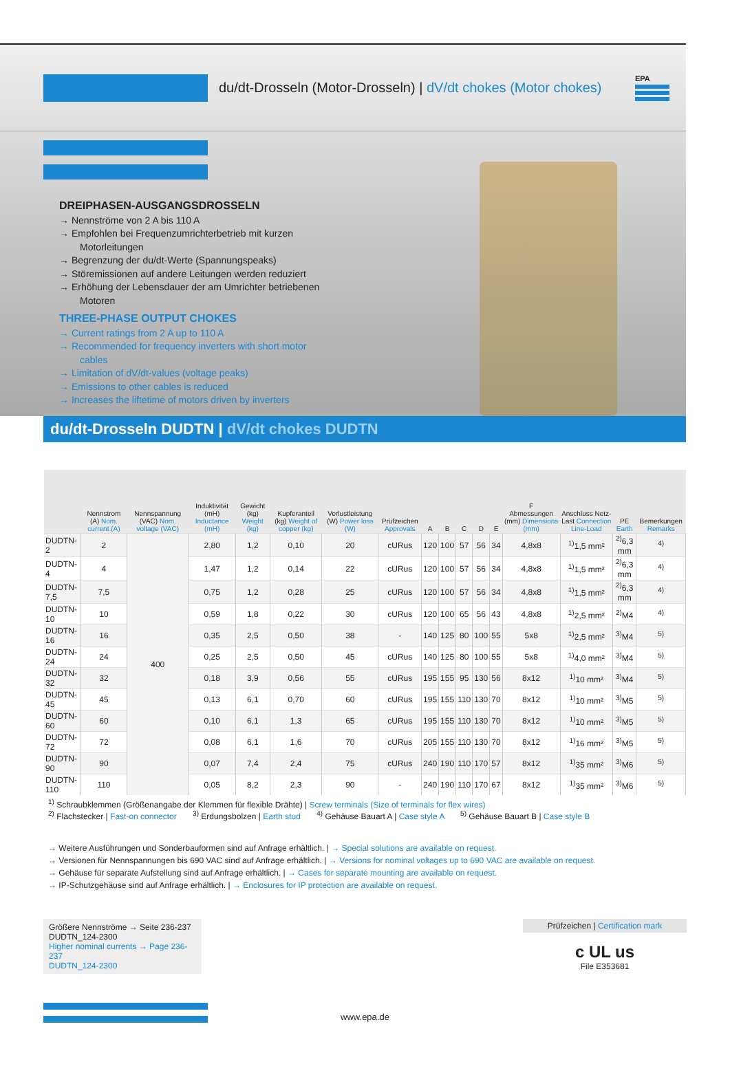du/dt-Drosseln (Motor-Drosseln) | dV/dt chokes (Motor chokes)
EPA
DREIPHASEN-AUSGANGSDROSSELN
→ Nennströme von 2 A bis 110 A
→ Empfohlen bei Frequenzumrichterbetrieb mit kurzen Motorleitungen
→ Begrenzung der du/dt-Werte (Spannungspeaks)
→ Störemissionen auf andere Leitungen werden reduziert
→ Erhöhung der Lebensdauer der am Umrichter betriebenen Motoren
THREE-PHASE OUTPUT CHOKES
→ Current ratings from 2 A up to 110 A
→ Recommended for frequency inverters with short motor cables
→ Limitation of dV/dt-values (voltage peaks)
→ Emissions to other cables is reduced
→ Increases the liftetime of motors driven by inverters
du/dt-Drosseln DUDTN | dV/dt chokes DUDTN
| | Nennstrom (A) Nom. current (A) | Nennspannung (VAC) Nom. voltage (VAC) | Induktivität (mH) Inductance (mH) | Gewicht (kg) Weight (kg) | Kupferanteil (kg) Weight of copper (kg) | Verlustleistung (W) Power loss (W) | Prüfzeichen Approvals | A | B | C | D | E | F Abmessungen (mm) Dimensions (mm) | Anschluss Netz-Last Connection Line-Load | PE Earth | Bemerkungen Remarks |
| --- | --- | --- | --- | --- | --- | --- | --- | --- | --- | --- | --- | --- | --- | --- | --- | --- |
| DUDTN-2 | 2 | 400 | 2,80 | 1,2 | 0,10 | 20 | cURus | 120 | 100 | 57 | 56 | 34 | 4,8x8 | <sup>1)</sup> 1,5 mm² | <sup>2)</sup> 6,3 mm | <sup>4)</sup> |
| DUDTN-4 | 4 | | 1,47 | 1,2 | 0,14 | 22 | cURus | 120 | 100 | 57 | 56 | 34 | 4,8x8 | <sup>1)</sup> 1,5 mm² | <sup>2)</sup> 6,3 mm | <sup>4)</sup> |
| DUDTN-7,5 | 7,5 | | 0,75 | 1,2 | 0,28 | 25 | cURus | 120 | 100 | 57 | 56 | 34 | 4,8x8 | <sup>1)</sup> 1,5 mm² | <sup>2)</sup> 6,3 mm | <sup>4)</sup> |
| DUDTN-10 | 10 | | 0,59 | 1,8 | 0,22 | 30 | cURus | 120 | 100 | 65 | 56 | 43 | 4,8x8 | <sup>1)</sup> 2,5 mm² | <sup>2)</sup> M4 | <sup>4)</sup> |
| DUDTN-16 | 16 | | 0,35 | 2,5 | 0,50 | 38 | - | 140 | 125 | 80 | 100 | 55 | 5x8 | <sup>1)</sup> 2,5 mm² | <sup>3)</sup> M4 | <sup>5)</sup> |
| DUDTN-24 | 24 | | 0,25 | 2,5 | 0,50 | 45 | cURus | 140 | 125 | 80 | 100 | 55 | 5x8 | <sup>1)</sup> 4,0 mm² | <sup>3)</sup> M4 | <sup>5)</sup> |
| DUDTN-32 | 32 | | 0,18 | 3,9 | 0,56 | 55 | cURus | 195 | 155 | 95 | 130 | 56 | 8x12 | <sup>1)</sup> 10 mm² | <sup>3)</sup> M4 | <sup>5)</sup> |
| DUDTN-45 | 45 | | 0,13 | 6,1 | 0,70 | 60 | cURus | 195 | 155 | 110 | 130 | 70 | 8x12 | <sup>1)</sup> 10 mm² | <sup>3)</sup> M5 | <sup>5)</sup> |
| DUDTN-60 | 60 | | 0,10 | 6,1 | 1,3 | 65 | cURus | 195 | 155 | 110 | 130 | 70 | 8x12 | <sup>1)</sup> 10 mm² | <sup>3)</sup> M5 | <sup>5)</sup> |
| DUDTN-72 | 72 | | 0,08 | 6,1 | 1,6 | 70 | cURus | 205 | 155 | 110 | 130 | 70 | 8x12 | <sup>1)</sup> 16 mm² | <sup>3)</sup> M5 | <sup>5)</sup> |
| DUDTN-90 | 90 | | 0,07 | 7,4 | 2,4 | 75 | cURus | 240 | 190 | 110 | 170 | 57 | 8x12 | <sup>1)</sup> 35 mm² | <sup>3)</sup> M6 | <sup>5)</sup> |
| DUDTN-110 | 110 | | 0,05 | 8,2 | 2,3 | 90 | - | 240 | 190 | 110 | 170 | 67 | 8x12 | <sup>1)</sup> 35 mm² | <sup>3)</sup> M6 | <sup>5)</sup> |
<sup>1)</sup> Schraubklemmen (Größenangabe der Klemmen für flexible Drähte) | Screw terminals (Size of terminals for flex wires)
<sup>2)</sup> Flachstecker | Fast-on connector <sup>3)</sup> Erdungsbolzen | Earth stud <sup>4)</sup> Gehäuse Bauart A | Case style A <sup>5)</sup> Gehäuse Bauart B | Case style B
→ Weitere Ausführungen und Sonderbauformen sind auf Anfrage erhältlich. | → Special solutions are available on request.
→ Versionen für Nennspannungen bis 690 VAC sind auf Anfrage erhältlich. | → Versions for nominal voltages up to 690 VAC are available on request.
→ Gehäuse für separate Aufstellung sind auf Anfrage erhältlich. | → Cases for separate mounting are available on request.
→ IP-Schutzgehäuse sind auf Anfrage erhältlich. | → Enclosures for IP protection are available on request.
Größere Nennströme → Seite 236-237
DUDTN_124-2300
Higher nominal currents → Page 236-237
DUDTN_124-2300
Prüfzeichen | Certification mark
c UL us
File E353681
www.epa.de